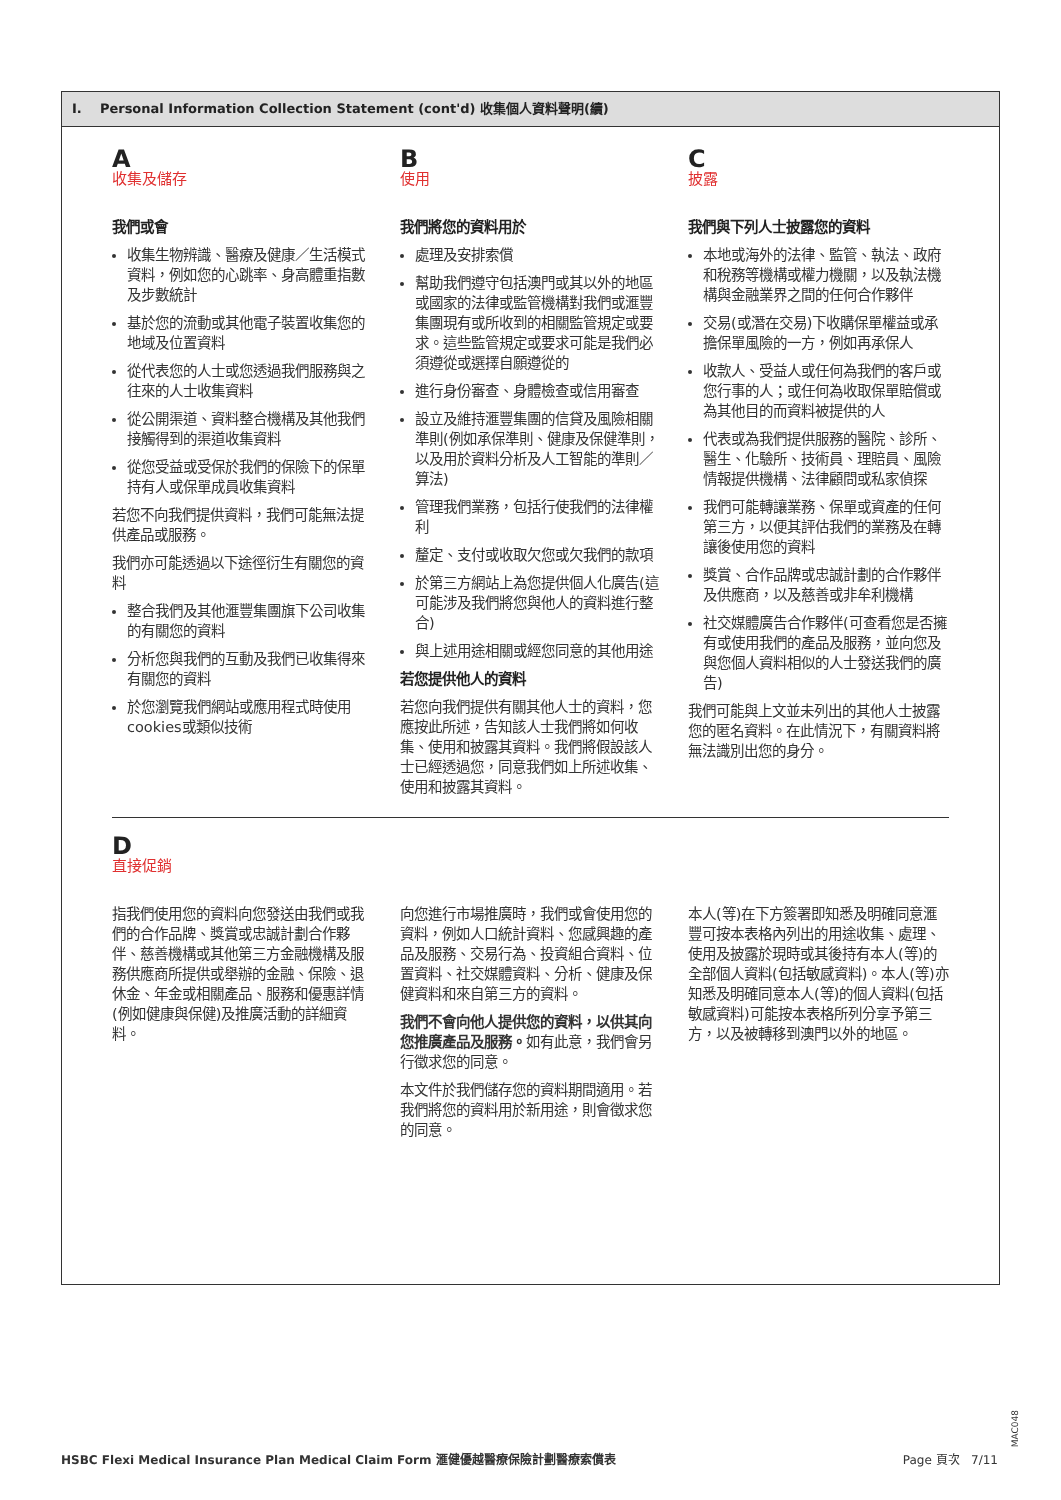I. Personal Information Collection Statement (cont'd) 收集個人資料聲明(續)
A
收集及儲存
我們或會
收集生物辨識、醫療及健康／生活模式資料，例如您的心跳率、身高體重指數及步數統計
基於您的流動或其他電子裝置收集您的地域及位置資料
從代表您的人士或您透過我們服務與之往來的人士收集資料
從公開渠道、資料整合機構及其他我們接觸得到的渠道收集資料
從您受益或受保於我們的保險下的保單持有人或保單成員收集資料
若您不向我們提供資料，我們可能無法提供產品或服務。
我們亦可能透過以下途徑衍生有關您的資料
整合我們及其他滙豐集團旗下公司收集的有關您的資料
分析您與我們的互動及我們已收集得來有關您的資料
於您瀏覽我們網站或應用程式時使用cookies或類似技術
B
使用
我們將您的資料用於
處理及安排索償
幫助我們遵守包括澳門或其以外的地區或國家的法律或監管機構對我們或滙豐集團現有或所收到的相關監管規定或要求。這些監管規定或要求可能是我們必須遵從或選擇自願遵從的
進行身份審查、身體檢查或信用審查
設立及維持滙豐集團的信貸及風險相關準則(例如承保準則、健康及保健準則，以及用於資料分析及人工智能的準則／算法)
管理我們業務，包括行使我們的法律權利
釐定、支付或收取欠您或欠我們的款項
於第三方網站上為您提供個人化廣告(這可能涉及我們將您與他人的資料進行整合)
與上述用途相關或經您同意的其他用途
若您提供他人的資料
若您向我們提供有關其他人士的資料，您應按此所述，告知該人士我們將如何收集、使用和披露其資料。我們將假設該人士已經透過您，同意我們如上所述收集、使用和披露其資料。
C
披露
我們與下列人士披露您的資料
本地或海外的法律、監管、執法、政府和稅務等機構或權力機關，以及執法機構與金融業界之間的任何合作夥伴
交易(或潛在交易)下收購保單權益或承擔保單風險的一方，例如再承保人
收款人、受益人或任何為我們的客戶或您行事的人；或任何為收取保單賠償或為其他目的而資料被提供的人
代表或為我們提供服務的醫院、診所、醫生、化驗所、技術員、理賠員、風險情報提供機構、法律顧問或私家偵探
我們可能轉讓業務、保單或資產的任何第三方，以便其評估我們的業務及在轉讓後使用您的資料
獎賞、合作品牌或忠誠計劃的合作夥伴及供應商，以及慈善或非牟利機構
社交媒體廣告合作夥伴(可查看您是否擁有或使用我們的產品及服務，並向您及與您個人資料相似的人士發送我們的廣告)
我們可能與上文並未列出的其他人士披露您的匿名資料。在此情況下，有關資料將無法識別出您的身分。
D
直接促銷
指我們使用您的資料向您發送由我們或我們的合作品牌、獎賞或忠誠計劃合作夥伴、慈善機構或其他第三方金融機構及服務供應商所提供或舉辦的金融、保險、退休金、年金或相關產品、服務和優惠詳情(例如健康與保健)及推廣活動的詳細資料。
向您進行市場推廣時，我們或會使用您的資料，例如人口統計資料、您感興趣的產品及服務、交易行為、投資組合資料、位置資料、社交媒體資料、分析、健康及保健資料和來自第三方的資料。
我們不會向他人提供您的資料，以供其向您推廣產品及服務。如有此意，我們會另行徵求您的同意。
本文件於我們儲存您的資料期間適用。若我們將您的資料用於新用途，則會徵求您的同意。
本人(等)在下方簽署即知悉及明確同意滙豐可按本表格內列出的用途收集、處理、使用及披露於現時或其後持有本人(等)的全部個人資料(包括敏感資料)。本人(等)亦知悉及明確同意本人(等)的個人資料(包括敏感資料)可能按本表格所列分享予第三方，以及被轉移到澳門以外的地區。
MAC048
HSBC Flexi Medical Insurance Plan Medical Claim Form 滙健優越醫療保險計劃醫療索償表 Page 頁次 7/11